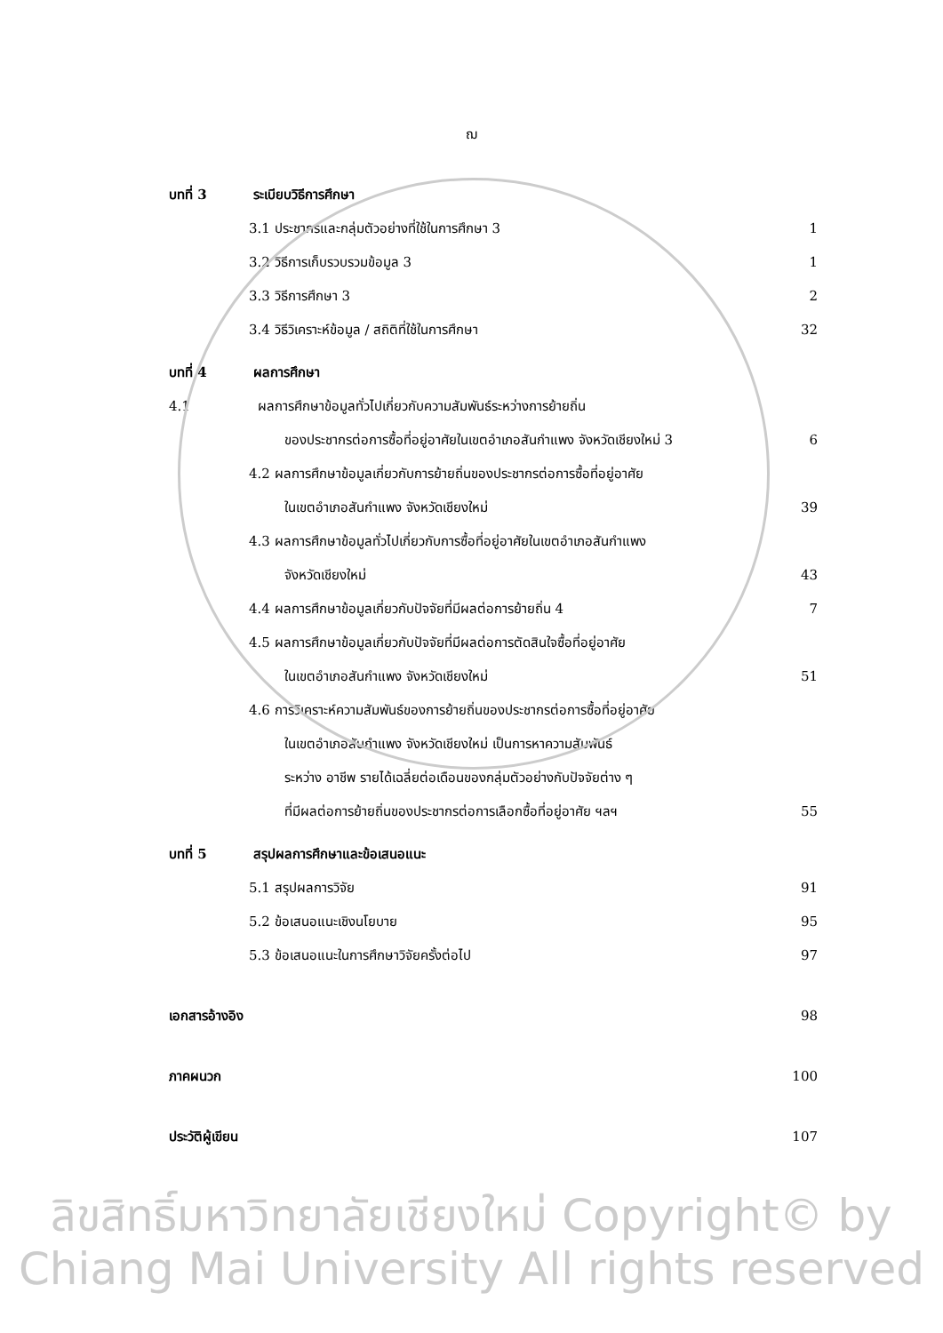ฌ
บทที่ 3 ระเบียบวิธีการศึกษา
3.1 ประชากรและกลุ่มตัวอย่างที่ใช้ในการศึกษา 3
1
3.2 วิธีการเก็บรวบรวมข้อมูล 3 1
3.3 วิธีการศึกษา 3 2
3.4 วิธีวิเคราะห์ข้อมูล / สถิติที่ใช้ในการศึกษา
32
บทที่ 4 ผลการศึกษา
4.1 ผลการศึกษาข้อมูลทั่วไปเกี่ยวกับความสัมพันธ์ระหว่างการย้ายถิ่น
ของประชากรต่อการซื้อที่อยู่อาศัยในเขตอำเภอสันกำแพง จังหวัดเชียงใหม่ 3
6
4.2 ผลการศึกษาข้อมูลเกี่ยวกับการย้ายถิ่นของประชากรต่อการซื้อที่อยู่อาศัย
ในเขตอำเภอสันกำแพง จังหวัดเชียงใหม่
39
4.3 ผลการศึกษาข้อมูลทั่วไปเกี่ยวกับการซื้อที่อยู่อาศัยในเขตอำเภอสันกำแพง
จังหวัดเชียงใหม่ 43
4.4 ผลการศึกษาข้อมูลเกี่ยวกับปัจจัยที่มีผลต่อการย้ายถิ่น 4
7
4.5 ผลการศึกษาข้อมูลเกี่ยวกับปัจจัยที่มีผลต่อการตัดสินใจซื้อที่อยู่อาศัย
ในเขตอำเภอสันกำแพง จังหวัดเชียงใหม่
51
4.6 การวิเคราะห์ความสัมพันธ์ของการย้ายถิ่นของประชากรต่อการซื้อที่อยู่อาศัย
ในเขตอำเภอสันกำแพง จังหวัดเชียงใหม่ เป็นการหาความสัมพันธ์
ระหว่าง อาชีพ รายได้เฉลี่ยต่อเดือนของกลุ่มตัวอย่างกับปัจจัยต่าง ๆ
ที่มีผลต่อการย้ายถิ่นของประชากรต่อการเลือกซื้อที่อยู่อาศัย ฯลฯ
55
บทที่ 5 สรุปผลการศึกษาและข้อเสนอแนะ
5.1 สรุปผลการวิจัย 91
5.2 ข้อเสนอแนะเชิงนโยบาย 95
5.3 ข้อเสนอแนะในการศึกษาวิจัยครั้งต่อไป
97
เอกสารอ้างอิง 98
ภาคผนวก 100
ประวัติผู้เขียน 107
ลิขสิทธิ์มหาวิทยาลัยเชียงใหม่ Copyright© by Chiang Mai University All rights reserved